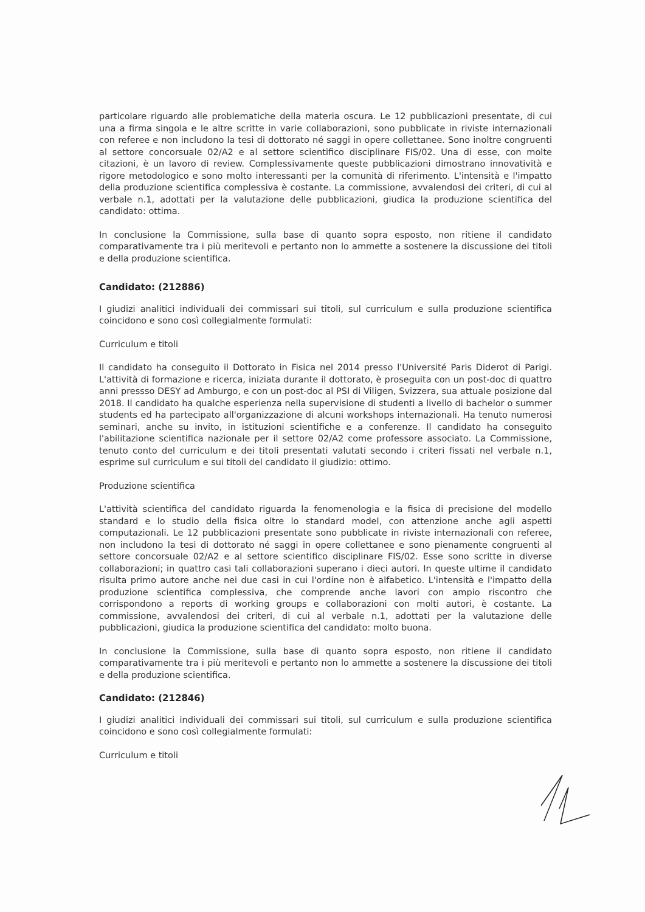particolare riguardo alle problematiche della materia oscura. Le 12 pubblicazioni presentate, di cui una a firma singola e le altre scritte in varie collaborazioni, sono pubblicate in riviste internazionali con referee e non includono la tesi di dottorato né saggi in opere collettanee. Sono inoltre congruenti al settore concorsuale 02/A2 e al settore scientifico disciplinare FIS/02. Una di esse, con molte citazioni, è un lavoro di review. Complessivamente queste pubblicazioni dimostrano innovatività e rigore metodologico e sono molto interessanti per la comunità di riferimento. L'intensità e l'impatto della produzione scientifica complessiva è costante. La commissione, avvalendosi dei criteri, di cui al verbale n.1, adottati per la valutazione delle pubblicazioni, giudica la produzione scientifica del candidato: ottima.
In conclusione la Commissione, sulla base di quanto sopra esposto, non ritiene il candidato comparativamente tra i più meritevoli e pertanto non lo ammette a sostenere la discussione dei titoli e della produzione scientifica.
Candidato: (212886)
I giudizi analitici individuali dei commissari sui titoli, sul curriculum e sulla produzione scientifica coincidono e sono così collegialmente formulati:
Curriculum e titoli
Il candidato ha conseguito il Dottorato in Fisica nel 2014 presso l'Université Paris Diderot di Parigi. L'attività di formazione e ricerca, iniziata durante il dottorato, è proseguita con un post-doc di quattro anni pressso DESY ad Amburgo, e con un post-doc al PSI di Viligen, Svizzera, sua attuale posizione dal 2018. Il candidato ha qualche esperienza nella supervisione di studenti a livello di bachelor o summer students ed ha partecipato all'organizzazione di alcuni workshops internazionali. Ha tenuto numerosi seminari, anche su invito, in istituzioni scientifiche e a conferenze. Il candidato ha conseguito l'abilitazione scientifica nazionale per il settore 02/A2 come professore associato. La Commissione, tenuto conto del curriculum e dei titoli presentati valutati secondo i criteri fissati nel verbale n.1, esprime sul curriculum e sui titoli del candidato il giudizio: ottimo.
Produzione scientifica
L'attività scientifica del candidato riguarda la fenomenologia e la fisica di precisione del modello standard e lo studio della fisica oltre lo standard model, con attenzione anche agli aspetti computazionali. Le 12 pubblicazioni presentate sono pubblicate in riviste internazionali con referee, non includono la tesi di dottorato né saggi in opere collettanee e sono pienamente congruenti al settore concorsuale 02/A2 e al settore scientifico disciplinare FIS/02. Esse sono scritte in diverse collaborazioni; in quattro casi tali collaborazioni superano i dieci autori. In queste ultime il candidato risulta primo autore anche nei due casi in cui l'ordine non è alfabetico. L'intensità e l'impatto della produzione scientifica complessiva, che comprende anche lavori con ampio riscontro che corrispondono a reports di working groups e collaborazioni con molti autori, è costante. La commissione, avvalendosi dei criteri, di cui al verbale n.1, adottati per la valutazione delle pubblicazioni, giudica la produzione scientifica del candidato: molto buona.
In conclusione la Commissione, sulla base di quanto sopra esposto, non ritiene il candidato comparativamente tra i più meritevoli e pertanto non lo ammette a sostenere la discussione dei titoli e della produzione scientifica.
Candidato: (212846)
I giudizi analitici individuali dei commissari sui titoli, sul curriculum e sulla produzione scientifica coincidono e sono così collegialmente formulati:
Curriculum e titoli